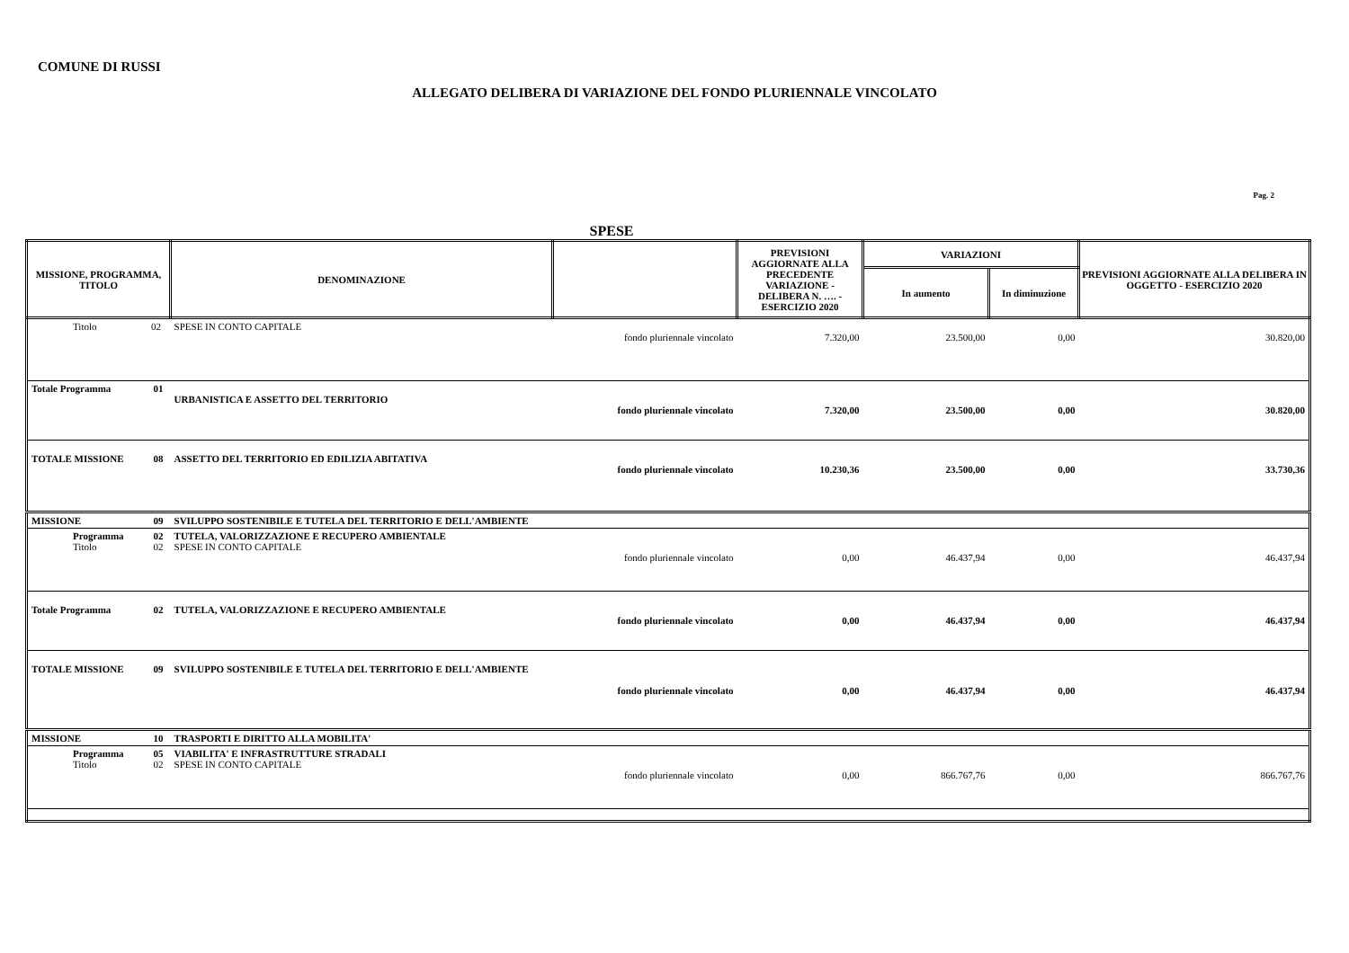COMUNE DI RUSSI
ALLEGATO DELIBERA DI VARIAZIONE DEL FONDO PLURIENNALE VINCOLATO
Pag. 2
SPESE
| MISSIONE, PROGRAMMA, TITOLO | | DENOMINAZIONE | | PREVISIONI AGGIORNATE ALLA PRECEDENTE VARIAZIONE - DELIBERA N. …. - ESERCIZIO 2020 | VARIAZIONI | | PREVISIONI AGGIORNATE ALLA DELIBERA IN OGGETTO - ESERCIZIO 2020 |
| --- | --- | --- | --- | --- | --- | --- | --- |
| | | | | | In aumento | In diminuzione | |
| Titolo 02 | | SPESE IN CONTO CAPITALE | fondo pluriennale vincolato | 7.320,00 | 23.500,00 | 0,00 | 30.820,00 |
| Totale Programma | 01 | URBANISTICA E ASSETTO DEL TERRITORIO | fondo pluriennale vincolato | 7.320,00 | 23.500,00 | 0,00 | 30.820,00 |
| TOTALE MISSIONE | 08 | ASSETTO DEL TERRITORIO ED EDILIZIA ABITATIVA | fondo pluriennale vincolato | 10.230,36 | 23.500,00 | 0,00 | 33.730,36 |
| MISSIONE | 09 | SVILUPPO SOSTENIBILE E TUTELA DEL TERRITORIO E DELL'AMBIENTE | | | | | |
| Programma Titolo | 02 02 | TUTELA, VALORIZZAZIONE E RECUPERO AMBIENTALE SPESE IN CONTO CAPITALE | fondo pluriennale vincolato | 0,00 | 46.437,94 | 0,00 | 46.437,94 |
| Totale Programma | 02 | TUTELA, VALORIZZAZIONE E RECUPERO AMBIENTALE | fondo pluriennale vincolato | 0,00 | 46.437,94 | 0,00 | 46.437,94 |
| TOTALE MISSIONE | 09 | SVILUPPO SOSTENIBILE E TUTELA DEL TERRITORIO E DELL'AMBIENTE | fondo pluriennale vincolato | 0,00 | 46.437,94 | 0,00 | 46.437,94 |
| MISSIONE | 10 | TRASPORTI E DIRITTO ALLA MOBILITA' | | | | | |
| Programma Titolo | 05 02 | VIABILITA' E INFRASTRUTTURE STRADALI SPESE IN CONTO CAPITALE | fondo pluriennale vincolato | 0,00 | 866.767,76 | 0,00 | 866.767,76 |